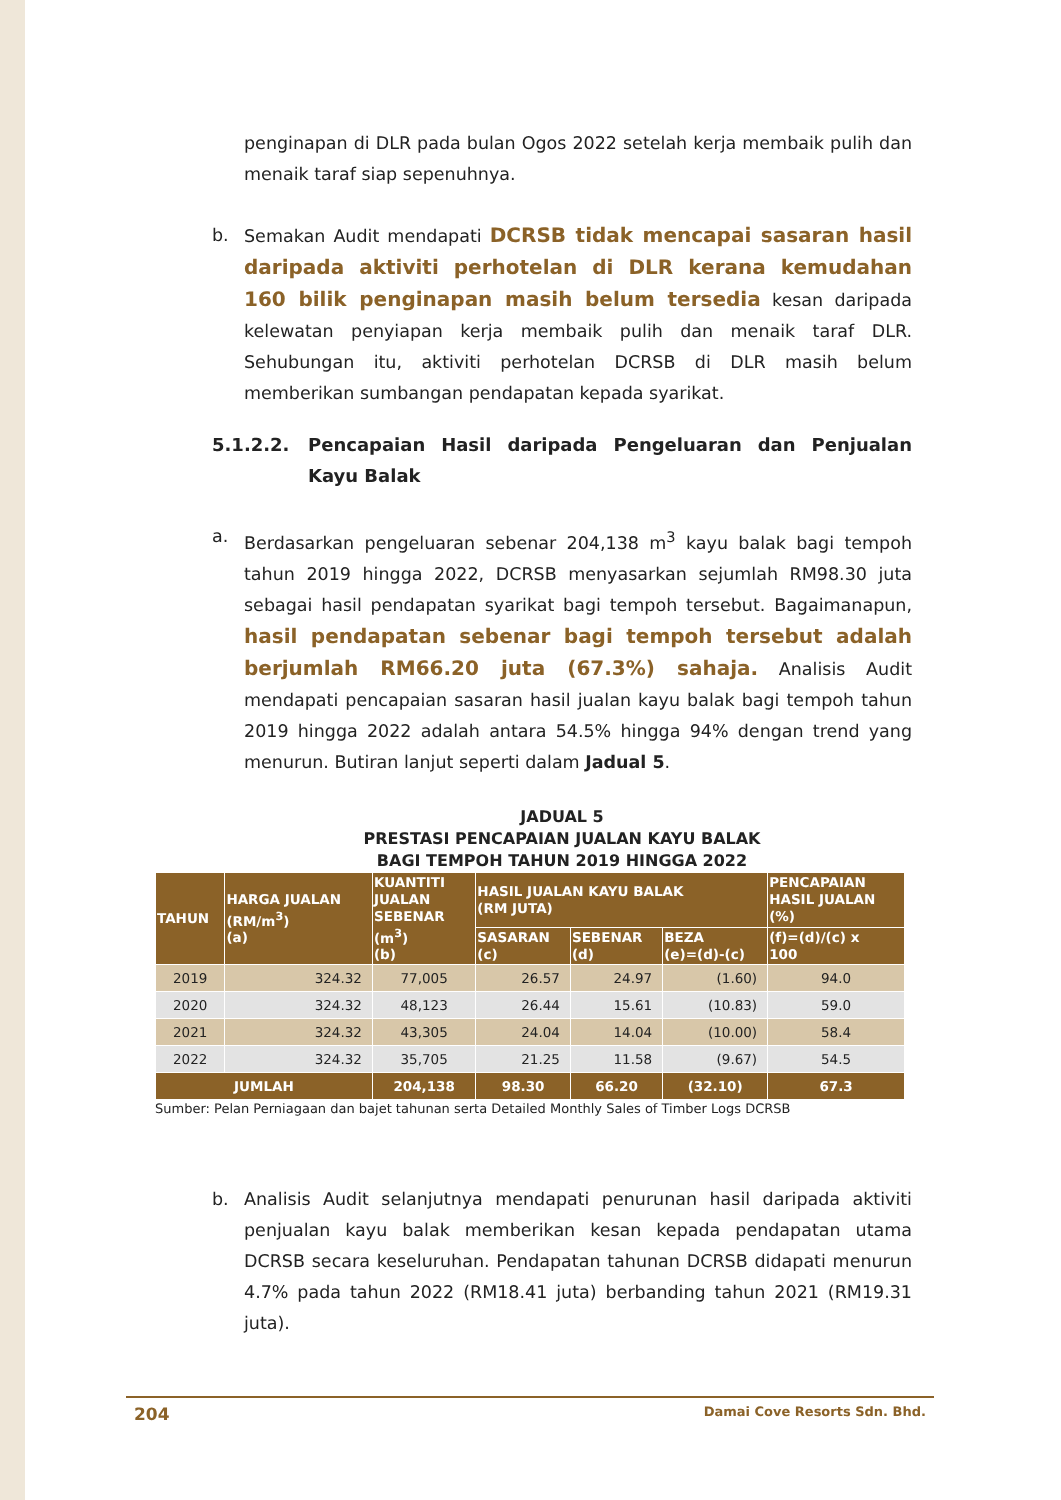penginapan di DLR pada bulan Ogos 2022 setelah kerja membaik pulih dan menaik taraf siap sepenuhnya.
b. Semakan Audit mendapati DCRSB tidak mencapai sasaran hasil daripada aktiviti perhotelan di DLR kerana kemudahan 160 bilik penginapan masih belum tersedia kesan daripada kelewatan penyiapan kerja membaik pulih dan menaik taraf DLR. Sehubungan itu, aktiviti perhotelan DCRSB di DLR masih belum memberikan sumbangan pendapatan kepada syarikat.
5.1.2.2. Pencapaian Hasil daripada Pengeluaran dan Penjualan Kayu Balak
a. Berdasarkan pengeluaran sebenar 204,138 m<sup>3</sup> kayu balak bagi tempoh tahun 2019 hingga 2022, DCRSB menyasarkan sejumlah RM98.30 juta sebagai hasil pendapatan syarikat bagi tempoh tersebut. Bagaimanapun, hasil pendapatan sebenar bagi tempoh tersebut adalah berjumlah RM66.20 juta (67.3%) sahaja. Analisis Audit mendapati pencapaian sasaran hasil jualan kayu balak bagi tempoh tahun 2019 hingga 2022 adalah antara 54.5% hingga 94% dengan trend yang menurun. Butiran lanjut seperti dalam Jadual 5.
JADUAL 5
PRESTASI PENCAPAIAN JUALAN KAYU BALAK
BAGI TEMPOH TAHUN 2019 HINGGA 2022
| TAHUN | HARGA JUALAN (RM/m<sup>3</sup>) (a) | KUANTITI JUALAN SEBENAR (m<sup>3</sup>) (b) | HASIL JUALAN KAYU BALAK (RM JUTA) | | | PENCAPAIAN HASIL JUALAN (%) |
| --- | --- | --- | --- | --- | --- | --- |
| | | | SASARAN (c) | SEBENAR (d) | BEZA (e)=(d)-(c) | (f)=(d)/(c) x 100 |
| 2019 | 324.32 | 77,005 | 26.57 | 24.97 | (1.60) | 94.0 |
| 2020 | 324.32 | 48,123 | 26.44 | 15.61 | (10.83) | 59.0 |
| 2021 | 324.32 | 43,305 | 24.04 | 14.04 | (10.00) | 58.4 |
| 2022 | 324.32 | 35,705 | 21.25 | 11.58 | (9.67) | 54.5 |
| JUMLAH | | 204,138 | 98.30 | 66.20 | (32.10) | 67.3 |
Sumber: Pelan Perniagaan dan bajet tahunan serta Detailed Monthly Sales of Timber Logs DCRSB
b. Analisis Audit selanjutnya mendapati penurunan hasil daripada aktiviti penjualan kayu balak memberikan kesan kepada pendapatan utama DCRSB secara keseluruhan. Pendapatan tahunan DCRSB didapati menurun 4.7% pada tahun 2022 (RM18.41 juta) berbanding tahun 2021 (RM19.31 juta).
204 Damai Cove Resorts Sdn. Bhd.